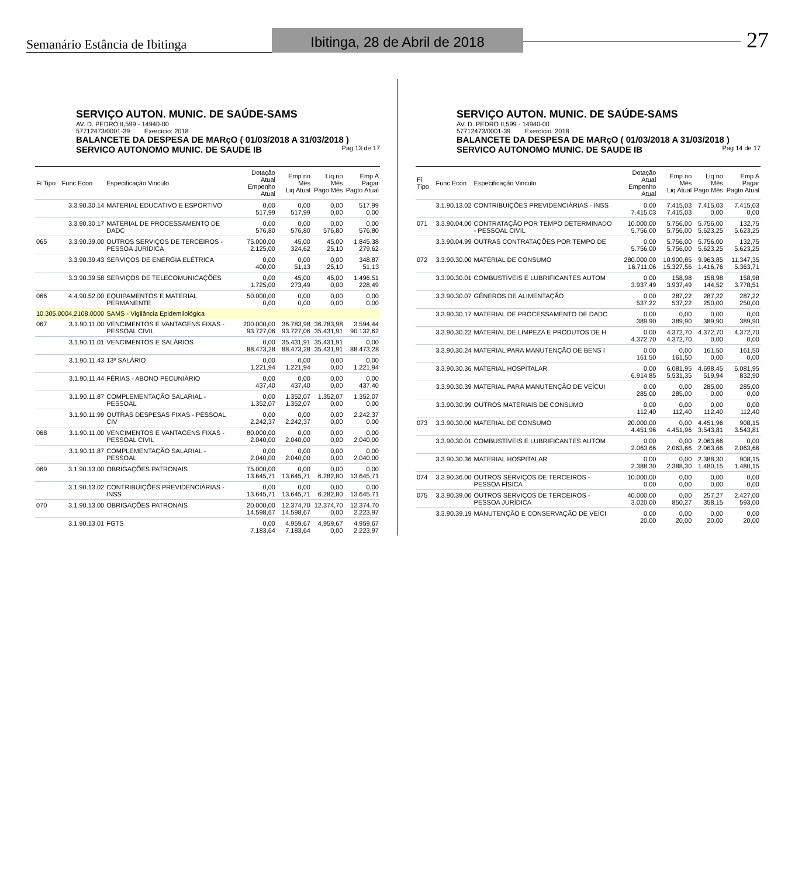Semanário Estância de Ibitinga
Ibitinga, 28 de Abril de 2018
27
SERVIÇO AUTON. MUNIC. DE SAÚDE-SAMS
AV. D. PEDRO II,599 - 14940-00
57712473/0001-39 Exercício: 2018
BALANCETE DA DESPESA DE MARçO ( 01/03/2018 A 31/03/2018 )
SERVICO AUTONOMO MUNIC. DE SAUDE IB Pag 13 de 17
| Fi Tipo | Func Econ | Especificação Vinculo | Dotação Atual Empenho Atual | Emp no Mês Liq Atual | Liq no Mês Pago Mês | Emp A Pagar Pagto Atual |
| --- | --- | --- | --- | --- | --- | --- |
| | 3.3.90.30.14 | MATERIAL EDUCATIVO E ESPORTIVO | 0,00 517,99 | 0,00 517,99 | 0,00 0,00 | 517,99 0,00 |
| | 3.3.90.30.17 | MATERIAL DE PROCESSAMENTO DE DADC | 0,00 576,80 | 0,00 576,80 | 0,00 576,80 | 0,00 576,80 |
| 065 | 3.3.90.39.00 | OUTROS SERVIÇOS DE TERCEIROS - PESSOA JURÍDICA | 75.000,00 2.125,00 | 45,00 324,62 | 45,00 25,10 | 1.845,38 279,62 |
| | 3.3.90.39.43 | SERVIÇOS DE ENERGIA ELÉTRICA | 0,00 400,00 | 0,00 51,13 | 0,00 25,10 | 348,87 51,13 |
| | 3.3.90.39.58 | SERVIÇOS DE TELECOMUNICAÇÕES | 0,00 1.725,00 | 45,00 273,49 | 45,00 0,00 | 1.496,51 228,49 |
| 066 | 4.4.90.52.00 | EQUIPAMENTOS E MATERIAL PERMANENTE | 50.000,00 0,00 | 0,00 0,00 | 0,00 0,00 | 0,00 0,00 |
| 10.305.0004.2108.0000 | | SAMS - Vigilância Epidemilológica | | | | |
| 067 | 3.1.90.11.00 | VENCIMENTOS E VANTAGENS FIXAS - PESSOAL CIVIL | 200.000,00 93.727,06 | 36.783,98 93.727,06 | 36.783,98 35.431,91 | 3.594,44 90.132,62 |
| | 3.1.90.11.01 | VENCIMENTOS E SALÁRIOS | 0,00 88.473,28 | 35.431,91 88.473,28 | 35.431,91 35.431,91 | 0,00 88.473,28 |
| | 3.1.90.11.43 | 13º SALÁRIO | 0,00 1.221,94 | 0,00 1.221,94 | 0,00 0,00 | 0,00 1.221,94 |
| | 3.1.90.11.44 | FÉRIAS - ABONO PECUNIÁRIO | 0,00 437,40 | 0,00 437,40 | 0,00 0,00 | 0,00 437,40 |
| | 3.1.90.11.87 | COMPLEMENTAÇÃO SALARIAL - PESSOAL | 0,00 1.352,07 | 1.352,07 1.352,07 | 1.352,07 0,00 | 1.352,07 0,00 |
| | 3.1.90.11.99 | OUTRAS DESPESAS FIXAS - PESSOAL CIV | 0,00 2.242,37 | 0,00 2.242,37 | 0,00 0,00 | 2.242,37 0,00 |
| 068 | 3.1.90.11.00 | VENCIMENTOS E VANTAGENS FIXAS - PESSOAL CIVIL | 80.000,00 2.040,00 | 0,00 2.040,00 | 0,00 0,00 | 0,00 2.040,00 |
| | 3.1.90.11.87 | COMPLEMENTAÇÃO SALARIAL - PESSOAL | 0,00 2.040,00 | 0,00 2.040,00 | 0,00 0,00 | 0,00 2.040,00 |
| 069 | 3.1.90.13.00 | OBRIGAÇÕES PATRONAIS | 75.000,00 13.645,71 | 0,00 13.645,71 | 0,00 6.282,80 | 0,00 13.645,71 |
| | 3.1.90.13.02 | CONTRIBUIÇÕES PREVIDENCIÁRIAS - INSS | 0,00 13.645,71 | 0,00 13.645,71 | 0,00 6.282,80 | 0,00 13.645,71 |
| 070 | 3.1.90.13.00 | OBRIGAÇÕES PATRONAIS | 20.000,00 14.598,67 | 12.374,70 14.598,67 | 12.374,70 0,00 | 12.374,70 2.223,97 |
| | 3.1.90.13.01 | FGTS | 0,00 7.183,64 | 4.959,67 7.183,64 | 4.959,67 0,00 | 4.959,67 2.223,97 |
SERVIÇO AUTON. MUNIC. DE SAÚDE-SAMS
AV. D. PEDRO II,599 - 14940-00
57712473/0001-39 Exercício: 2018
BALANCETE DA DESPESA DE MARçO ( 01/03/2018 A 31/03/2018 )
SERVICO AUTONOMO MUNIC. DE SAUDE IB Pag 14 de 17
| Fi Tipo | Func Econ | Especificação Vinculo | Dotação Atual Empenho Atual | Emp no Mês Liq Atual | Liq no Mês Pago Mês | Emp A Pagar Pagto Atual |
| --- | --- | --- | --- | --- | --- | --- |
| | 3.1.90.13.02 | CONTRIBUIÇÕES PREVIDENCIÁRIAS - INSS | 0,00 7.415,03 | 7.415,03 7.415,03 | 7.415,03 0,00 | 7.415,03 0,00 |
| 071 | 3.3.90.04.00 | CONTRATAÇÃO POR TEMPO DETERMINADO - PESSOAL CIVIL | 10.000,00 5.756,00 | 5.756,00 5.756,00 | 5.756,00 5.623,25 | 132,75 5.623,25 |
| | 3.3.90.04.99 | OUTRAS CONTRATAÇÕES POR TEMPO DE | 0,00 5.756,00 | 5.756,00 5.756,00 | 5.756,00 5.623,25 | 132,75 5.623,25 |
| 072 | 3.3.90.30.00 | MATERIAL DE CONSUMO | 280.000,00 16.711,06 | 10.900,85 15.327,56 | 9.963,85 1.416,76 | 11.347,35 5.363,71 |
| | 3.3.90.30.01 | COMBUSTÍVEIS E LUBRIFICANTES AUTOM | 0,00 3.937,49 | 158,98 3.937,49 | 158,98 144,52 | 158,98 3.778,51 |
| | 3.3.90.30.07 | GÊNEROS DE ALIMENTAÇÃO | 0,00 537,22 | 287,22 537,22 | 287,22 250,00 | 287,22 250,00 |
| | 3.3.90.30.17 | MATERIAL DE PROCESSAMENTO DE DADC | 0,00 389,90 | 0,00 389,90 | 0,00 389,90 | 0,00 389,90 |
| | 3.3.90.30.22 | MATERIAL DE LIMPEZA E PRODUTOS DE H | 0,00 4.372,70 | 4.372,70 4.372,70 | 4.372,70 0,00 | 4.372,70 0,00 |
| | 3.3.90.30.24 | MATERIAL PARA MANUTENÇÃO DE BENS I | 0,00 161,50 | 0,00 161,50 | 161,50 0,00 | 161,50 0,00 |
| | 3.3.90.30.36 | MATERIAL HOSPITALAR | 0,00 6.914,85 | 6.081,95 5.531,35 | 4.698,45 519,94 | 6.081,95 832,90 |
| | 3.3.90.30.39 | MATERIAL PARA MANUTENÇÃO DE VEÍCUI | 0,00 285,00 | 0,00 285,00 | 285,00 0,00 | 285,00 0,00 |
| | 3.3.90.30.99 | OUTROS MATERIAIS DE CONSUMO | 0,00 112,40 | 0,00 112,40 | 0,00 112,40 | 0,00 112,40 |
| 073 | 3.3.90.30.00 | MATERIAL DE CONSUMO | 20.000,00 4.451,96 | 0,00 4.451,96 | 4.451,96 3.543,81 | 908,15 3.543,81 |
| | 3.3.90.30.01 | COMBUSTÍVEIS E LUBRIFICANTES AUTOM | 0,00 2.063,66 | 0,00 2.063,66 | 2.063,66 2.063,66 | 0,00 2.063,66 |
| | 3.3.90.30.36 | MATERIAL HOSPITALAR | 0,00 2.388,30 | 0,00 2.388,30 | 2.388,30 1.480,15 | 908,15 1.480,15 |
| 074 | 3.3.90.36.00 | OUTROS SERVIÇOS DE TERCEIROS - PESSOA FÍSICA | 10.000,00 0,00 | 0,00 0,00 | 0,00 0,00 | 0,00 0,00 |
| 075 | 3.3.90.39.00 | OUTROS SERVIÇOS DE TERCEIROS - PESSOA JURÍDICA | 40.000,00 3.020,00 | 0,00 850,27 | 257,27 358,15 | 2.427,00 593,00 |
| | 3.3.90.39.19 | MANUTENÇÃO E CONSERVAÇÃO DE VEÍCI | 0,00 20,00 | 0,00 20,00 | 0,00 20,00 | 0,00 20,00 |